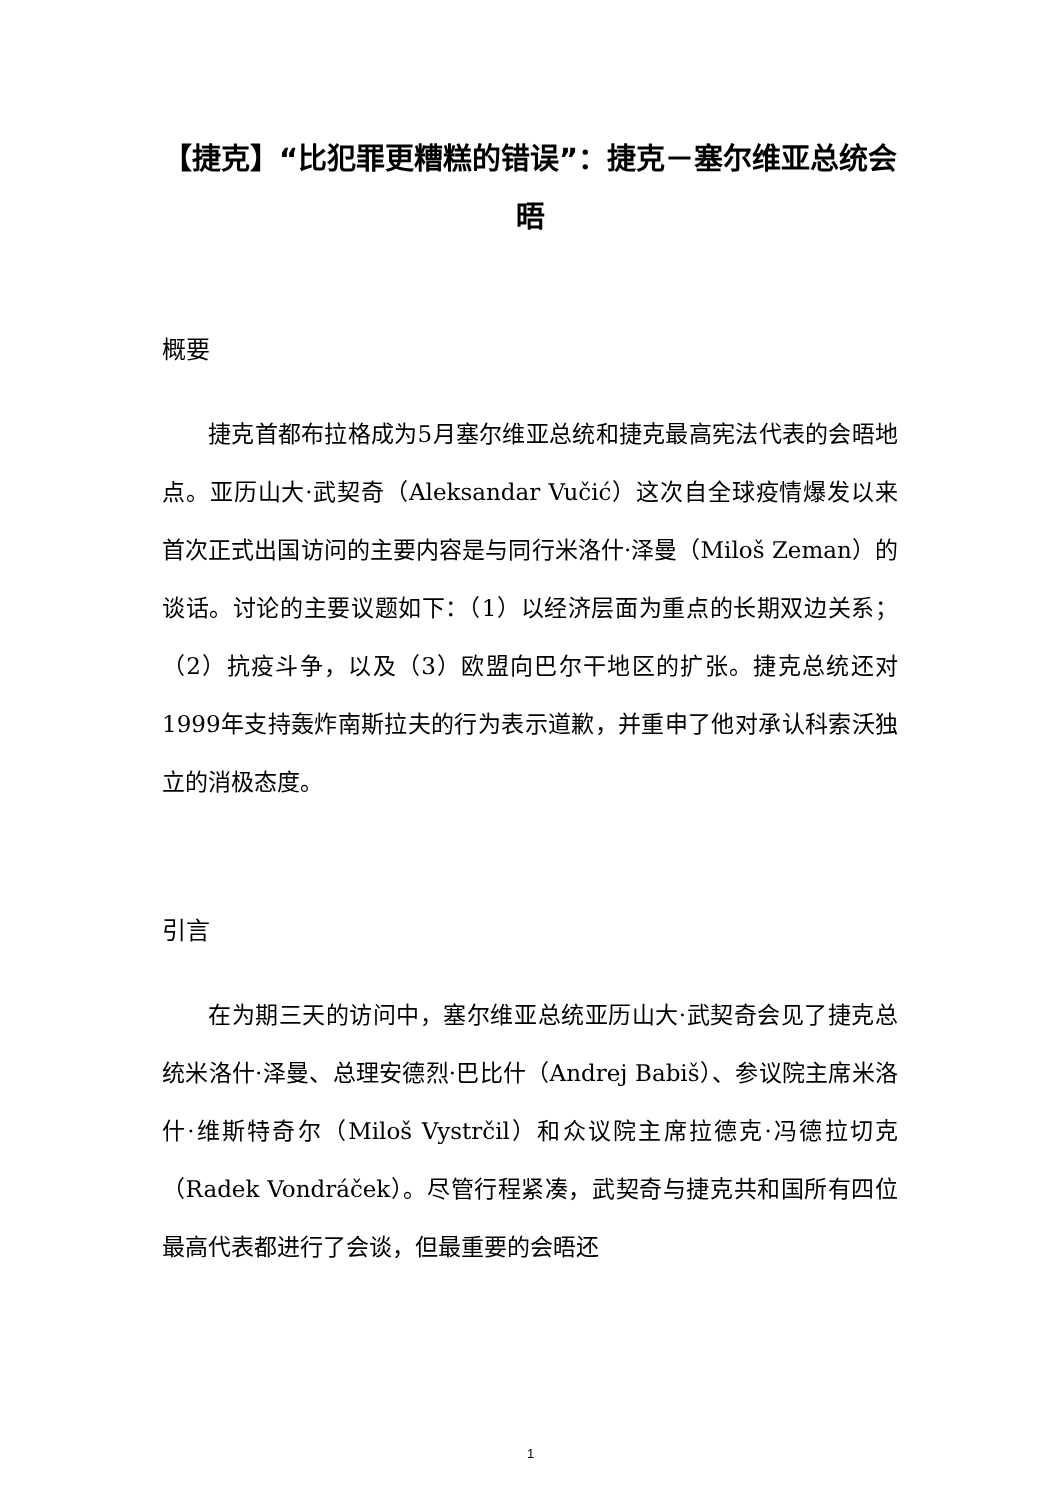【捷克】“比犯罪更糟糕的错误”：捷克－塞尔维亚总统会晤
概要
捷克首都布拉格成为5月塞尔维亚总统和捷克最高宪法代表的会晤地点。亚历山大·武契奇（Aleksandar Vučić）这次自全球疫情爆发以来首次正式出国访问的主要内容是与同行米洛什·泽曼（Miloš Zeman）的谈话。讨论的主要议题如下：（1）以经济层面为重点的长期双边关系；（2）抗疫斗争，以及（3）欧盟向巴尔干地区的扩张。捷克总统还对1999年支持轰炸南斯拉夫的行为表示道歉，并重申了他对承认科索沃独立的消极态度。
引言
在为期三天的访问中，塞尔维亚总统亚历山大·武契奇会见了捷克总统米洛什·泽曼、总理安德烈·巴比什（Andrej Babiš）、参议院主席米洛什·维斯特奇尔（Miloš Vystrčil）和众议院主席拉德克·冯德拉切克（Radek Vondráček）。尽管行程紧凑，武契奇与捷克共和国所有四位最高代表都进行了会谈，但最重要的会晤还
1